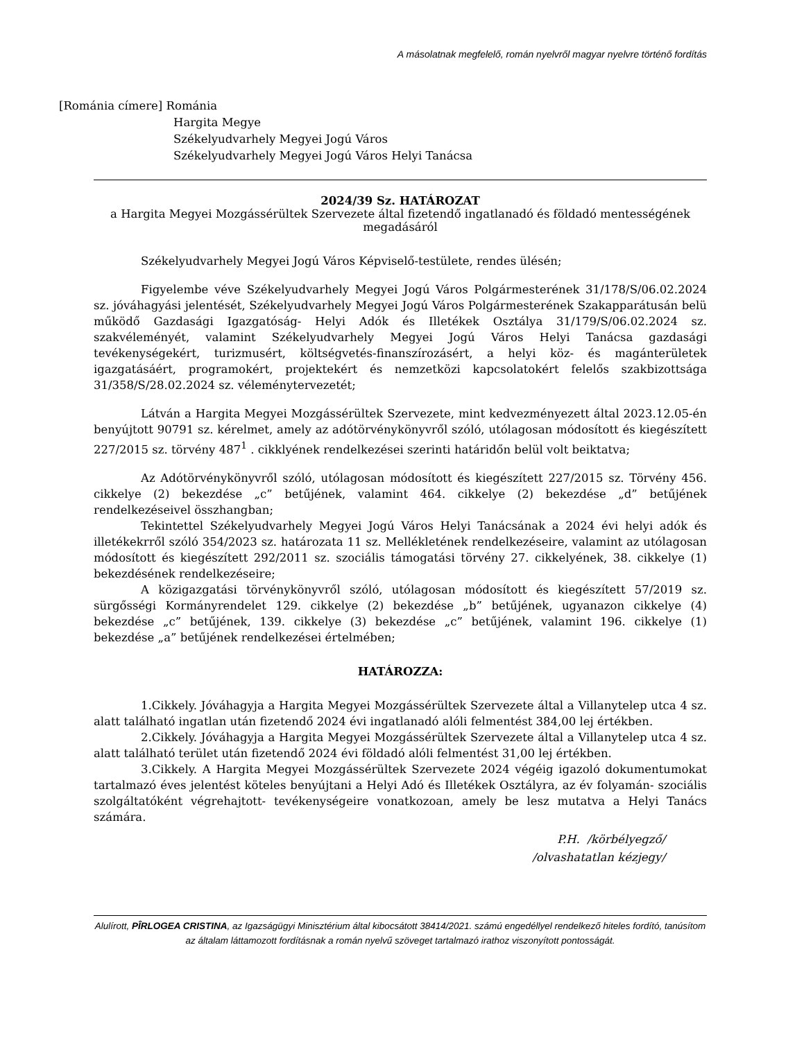A másolatnak megfelelő, román nyelvről magyar nyelvre történő fordítás
[Románia címere] Románia
Hargita Megye
Székelyudvarhely Megyei Jogú Város
Székelyudvarhely Megyei Jogú Város Helyi Tanácsa
2024/39 Sz. HATÁROZAT
a Hargita Megyei Mozgássérültek Szervezete által fizetendő ingatlanadó és földadó mentességének megadásáról
Székelyudvarhely Megyei Jogú Város Képviselő-testülete, rendes ülésén;
Figyelembe véve Székelyudvarhely Megyei Jogú Város Polgármesterének 31/178/S/06.02.2024 sz. jóváhagyási jelentését, Székelyudvarhely Megyei Jogú Város Polgármesterének Szakapparátusán belü működő Gazdasági Igazgatóság- Helyi Adók és Illetékek Osztálya 31/179/S/06.02.2024 sz. szakvéleményét, valamint Székelyudvarhely Megyei Jogú Város Helyi Tanácsa gazdasági tevékenységekért, turizmusért, költségvetés-finanszírozásért, a helyi köz- és magánterületek igazgatásáért, programokért, projektekért és nemzetközi kapcsolatokért felelős szakbizottsága 31/358/S/28.02.2024 sz. véleménytervezetét;
Látván a Hargita Megyei Mozgássérültek Szervezete, mint kedvezményezett által 2023.12.05-én benyújtott 90791 sz. kérelmet, amely az adótörvénykönyvről szóló, utólagosan módosított és kiegészített 227/2015 sz. törvény 487<sup>1</sup> . cikklyének rendelkezései szerinti határidőn belül volt beiktatva;
Az Adótörvénykönyvről szóló, utólagosan módosított és kiegészített 227/2015 sz. Törvény 456. cikkelye (2) bekezdése „c” betűjének, valamint 464. cikkelye (2) bekezdése „d” betűjének rendelkezéseivel összhangban;
Tekintettel Székelyudvarhely Megyei Jogú Város Helyi Tanácsának a 2024 évi helyi adók és illetékekrről szóló 354/2023 sz. határozata 11 sz. Mellékletének rendelkezéseire, valamint az utólagosan módosított és kiegészített 292/2011 sz. szociális támogatási törvény 27. cikkelyének, 38. cikkelye (1) bekezdésének rendelkezéseire;
A közigazgatási törvénykönyvről szóló, utólagosan módosított és kiegészített 57/2019 sz. sürgősségi Kormányrendelet 129. cikkelye (2) bekezdése „b” betűjének, ugyanazon cikkelye (4) bekezdése „c” betűjének, 139. cikkelye (3) bekezdése „c” betűjének, valamint 196. cikkelye (1) bekezdése „a” betűjének rendelkezései értelmében;
HATÁROZZA:
1.Cikkely. Jóváhagyja a Hargita Megyei Mozgássérültek Szervezete által a Villanytelep utca 4 sz. alatt található ingatlan után fizetendő 2024 évi ingatlanadó alóli felmentést 384,00 lej értékben.
2.Cikkely. Jóváhagyja a Hargita Megyei Mozgássérültek Szervezete által a Villanytelep utca 4 sz. alatt található terület után fizetendő 2024 évi földadó alóli felmentést 31,00 lej értékben.
3.Cikkely. A Hargita Megyei Mozgássérültek Szervezete 2024 végéig igazoló dokumentumokat tartalmazó éves jelentést köteles benyújtani a Helyi Adó és Illetékek Osztályra, az év folyamán- szociális szolgáltatóként végrehajtott- tevékenységeire vonatkozoan, amely be lesz mutatva a Helyi Tanács számára.
P.H. /körbélyegző/
/olvashatatlan kézjegy/
Alulírott, PÎRLOGEA CRISTINA, az Igazságügyi Minisztérium által kibocsátott 38414/2021. számú engedéllyel rendelkező hiteles fordító, tanúsítom az általam láttamozott fordításnak a román nyelvű szöveget tartalmazó irathoz viszonyított pontosságát.